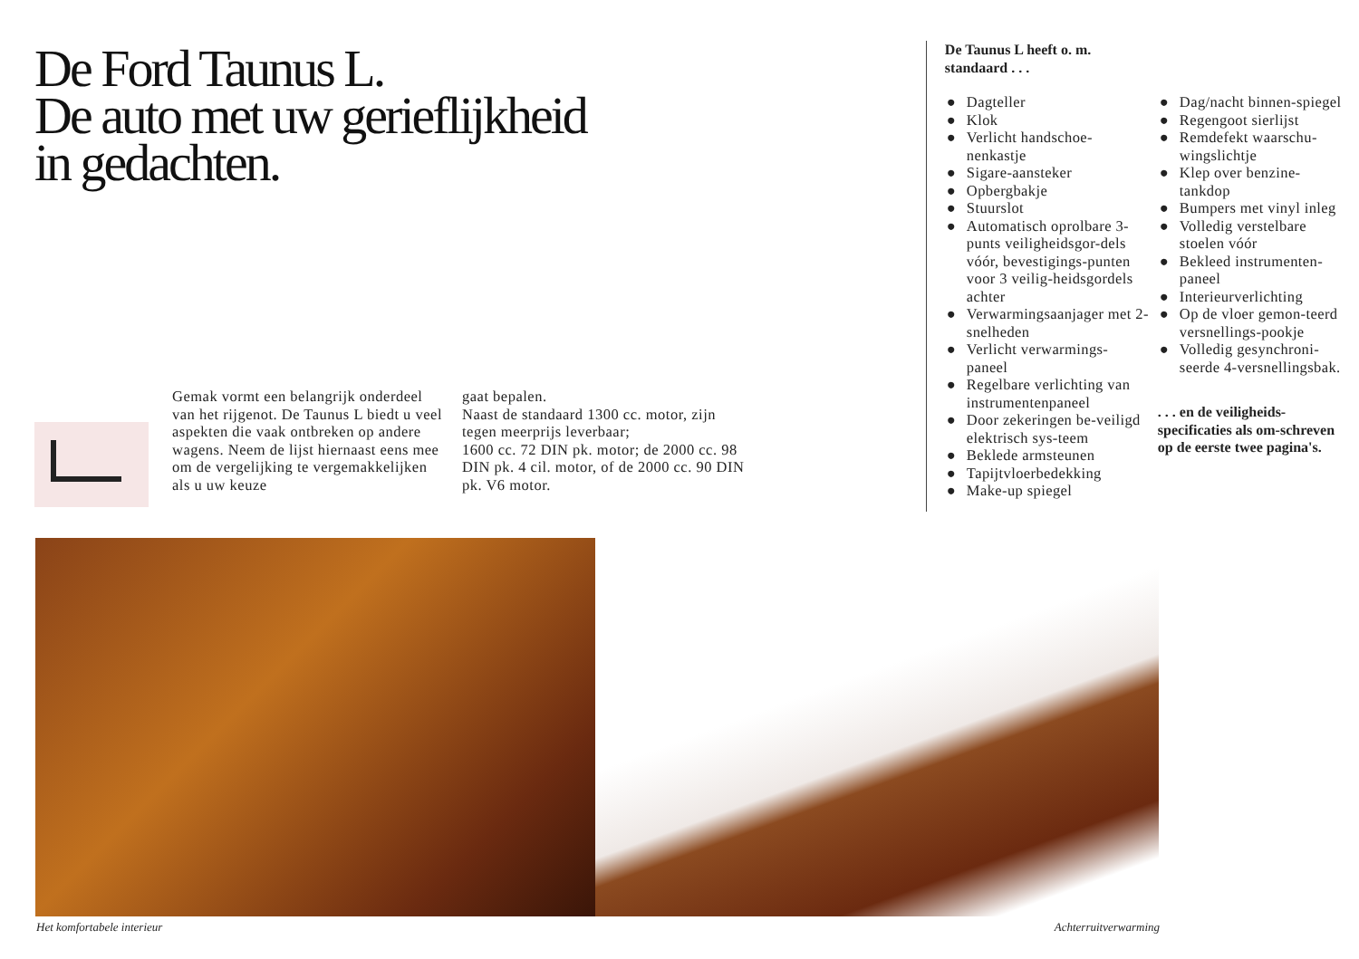De Ford Taunus L.
De auto met uw gerieflijkheid
in gedachten.
Gemak vormt een belangrijk onderdeel van het rijgenot. De Taunus L biedt u veel aspekten die vaak ontbreken op andere wagens. Neem de lijst hiernaast eens mee om de vergelijking te vergemakkelijken als u uw keuze
gaat bepalen.
Naast de standaard 1300 cc. motor, zijn tegen meerprijs leverbaar;
1600 cc. 72 DIN pk. motor; de 2000 cc. 98 DIN pk. 4 cil. motor, of de 2000 cc. 90 DIN pk. V6 motor.
De Taunus L heeft o. m.
standaard . . .
● Dagteller
● Klok
● Verlicht handschoe-nenkastje
● Sigare-aansteker
● Opbergbakje
● Stuurslot
● Automatisch oprolbare 3-punts veiligheidsgor-dels vóór, bevestigings-punten voor 3 veilig-heidsgordels achter
● Verwarmingsaanjager met 2-snelheden
● Verlicht verwarmings-paneel
● Regelbare verlichting van instrumentenpaneel
● Door zekeringen be-veiligd elektrisch sys-teem
● Beklede armsteunen
● Tapijtvloerbedekking
● Make-up spiegel
● Dag/nacht binnen-spiegel
● Regengoot sierlijst
● Remdefekt waarschu-wingslichtje
● Klep over benzine-tankdop
● Bumpers met vinyl inleg
● Volledig verstelbare stoelen vóór
● Bekleed instrumenten-paneel
● Interieurverlichting
● Op de vloer gemon-teerd versnellings-pookje
● Volledig gesynchroni-seerde 4-versnellingsbak.
. . . en de veiligheids-specificaties als om-schreven op de eerste twee pagina's.
Het komfortabele interieur Achterruitverwarming